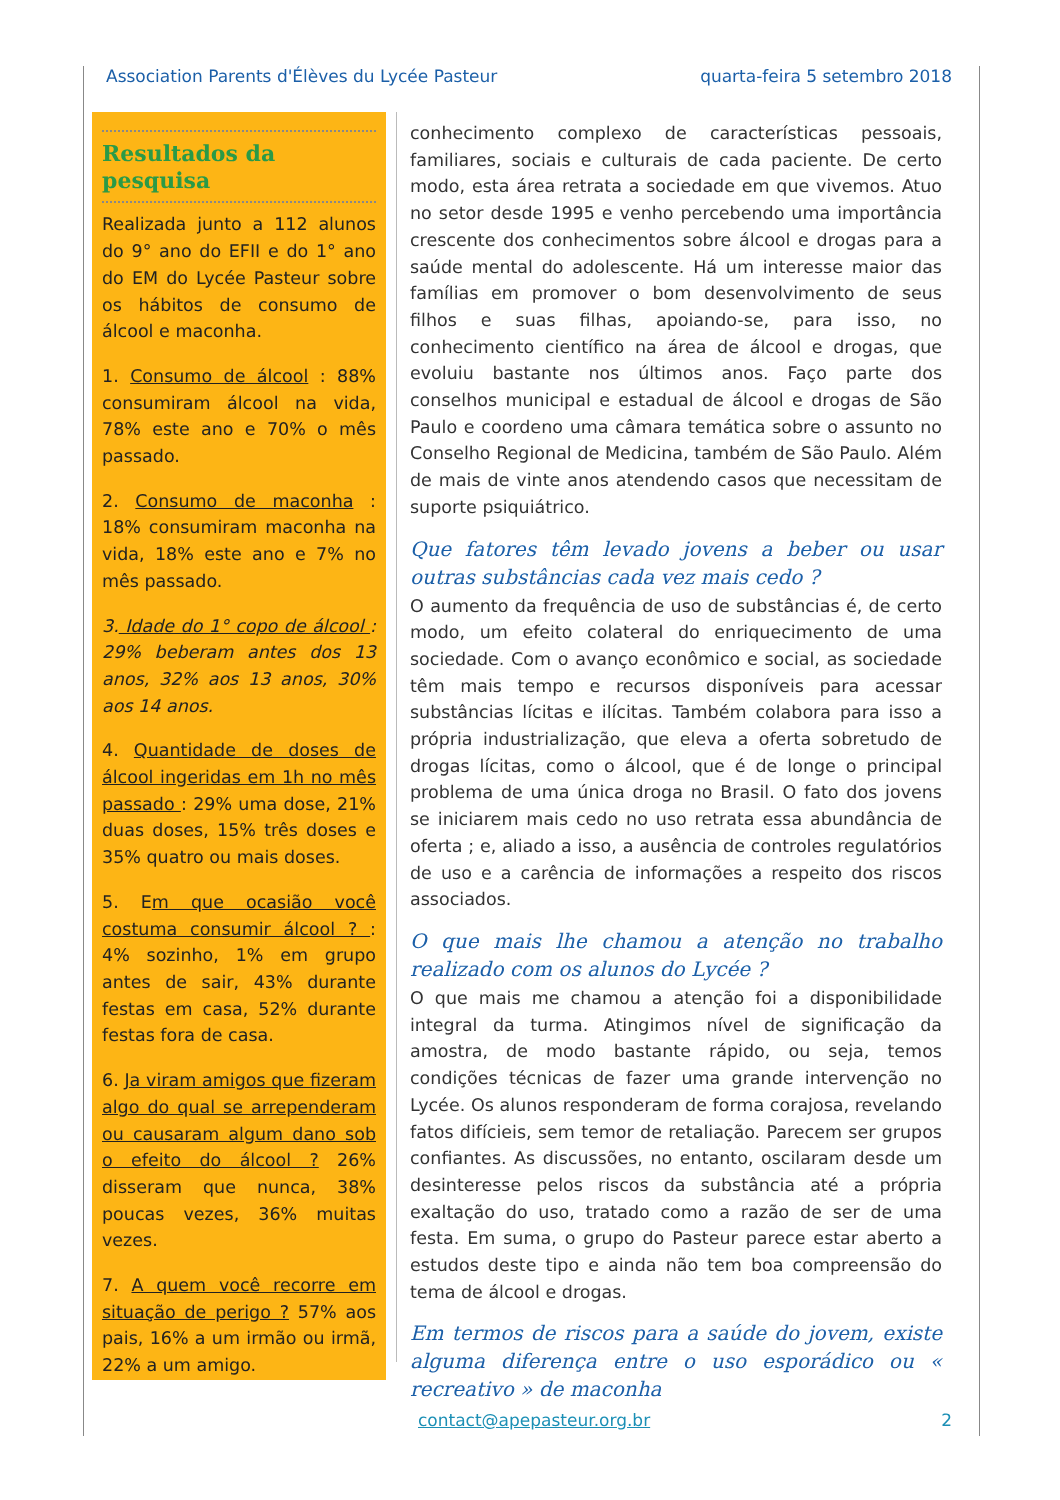Association Parents d'Élèves du Lycée Pasteur quarta-feira 5 setembro 2018
Resultados da pesquisa
Realizada junto a 112 alunos do 9° ano do EFII e do 1° ano do EM do Lycée Pasteur sobre os hábitos de consumo de álcool e maconha.
1. Consumo de álcool : 88% consumiram álcool na vida, 78% este ano e 70% o mês passado.
2. Consumo de maconha : 18% consumiram maconha na vida, 18% este ano e 7% no mês passado.
3. Idade do 1° copo de álcool : 29% beberam antes dos 13 anos, 32% aos 13 anos, 30% aos 14 anos.
4. Quantidade de doses de álcool ingeridas em 1h no mês passado : 29% uma dose, 21% duas doses, 15% três doses e 35% quatro ou mais doses.
5. Em que ocasião você costuma consumir álcool ? : 4% sozinho, 1% em grupo antes de sair, 43% durante festas em casa, 52% durante festas fora de casa.
6. Ja viram amigos que fizeram algo do qual se arrependeram ou causaram algum dano sob o efeito do álcool ? 26% disseram que nunca, 38% poucas vezes, 36% muitas vezes.
7. A quem você recorre em situação de perigo ? 57% aos pais, 16% a um irmão ou irmã, 22% a um amigo.
conhecimento complexo de características pessoais, familiares, sociais e culturais de cada paciente. De certo modo, esta área retrata a sociedade em que vivemos. Atuo no setor desde 1995 e venho percebendo uma importância crescente dos conhecimentos sobre álcool e drogas para a saúde mental do adolescente. Há um interesse maior das famílias em promover o bom desenvolvimento de seus filhos e suas filhas, apoiando-se, para isso, no conhecimento científico na área de álcool e drogas, que evoluiu bastante nos últimos anos. Faço parte dos conselhos municipal e estadual de álcool e drogas de São Paulo e coordeno uma câmara temática sobre o assunto no Conselho Regional de Medicina, também de São Paulo. Além de mais de vinte anos atendendo casos que necessitam de suporte psiquiátrico.
Que fatores têm levado jovens a beber ou usar outras substâncias cada vez mais cedo ?
O aumento da frequência de uso de substâncias é, de certo modo, um efeito colateral do enriquecimento de uma sociedade. Com o avanço econômico e social, as sociedade têm mais tempo e recursos disponíveis para acessar substâncias lícitas e ilícitas. Também colabora para isso a própria industrialização, que eleva a oferta sobretudo de drogas lícitas, como o álcool, que é de longe o principal problema de uma única droga no Brasil. O fato dos jovens se iniciarem mais cedo no uso retrata essa abundância de oferta ; e, aliado a isso, a ausência de controles regulatórios de uso e a carência de informações a respeito dos riscos associados.
O que mais lhe chamou a atenção no trabalho realizado com os alunos do Lycée ?
O que mais me chamou a atenção foi a disponibilidade integral da turma. Atingimos nível de significação da amostra, de modo bastante rápido, ou seja, temos condições técnicas de fazer uma grande intervenção no Lycée. Os alunos responderam de forma corajosa, revelando fatos difícieis, sem temor de retaliação. Parecem ser grupos confiantes. As discussões, no entanto, oscilaram desde um desinteresse pelos riscos da substância até a própria exaltação do uso, tratado como a razão de ser de uma festa. Em suma, o grupo do Pasteur parece estar aberto a estudos deste tipo e ainda não tem boa compreensão do tema de álcool e drogas.
Em termos de riscos para a saúde do jovem, existe alguma diferença entre o uso esporádico ou « recreativo » de maconha
contact@apepasteur.org.br 2